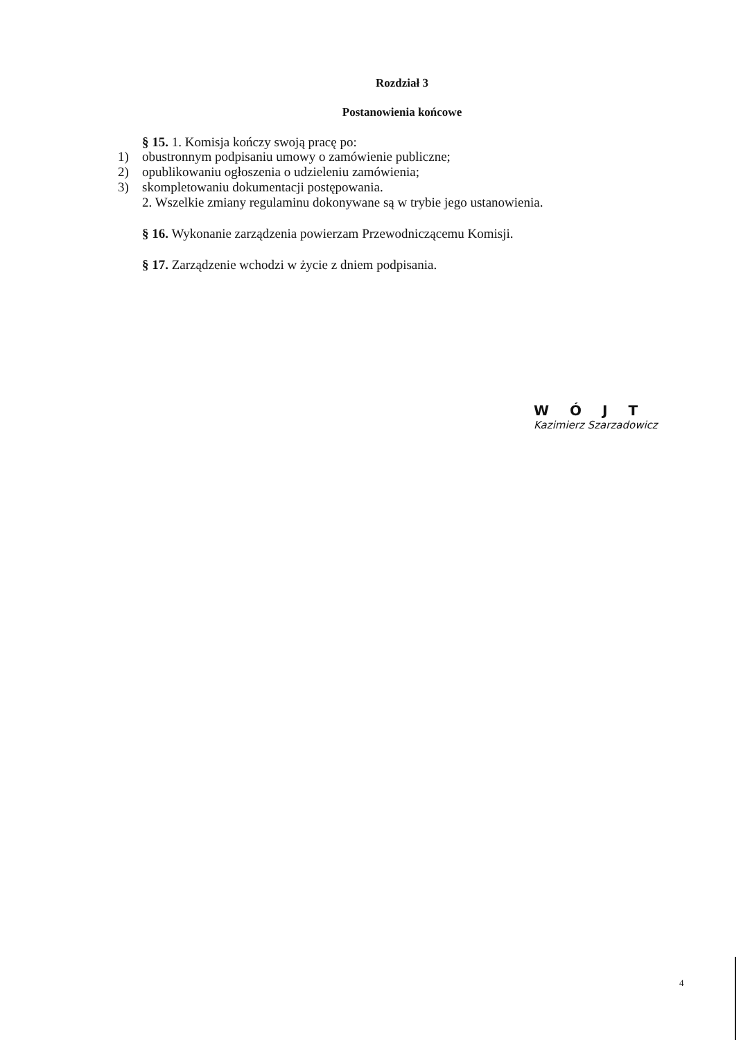Rozdział 3
Postanowienia końcowe
§ 15. 1. Komisja kończy swoją pracę po:
1) obustronnym podpisaniu umowy o zamówienie publiczne;
2) opublikowaniu ogłoszenia o udzieleniu zamówienia;
3) skompletowaniu dokumentacji postępowania.
2. Wszelkie zmiany regulaminu dokonywane są w trybie jego ustanowienia.
§ 16. Wykonanie zarządzenia powierzam Przewodniczącemu Komisji.
§ 17. Zarządzenie wchodzi w życie z dniem podpisania.
WÓJT
Kazimierz Szarzadowicz
4